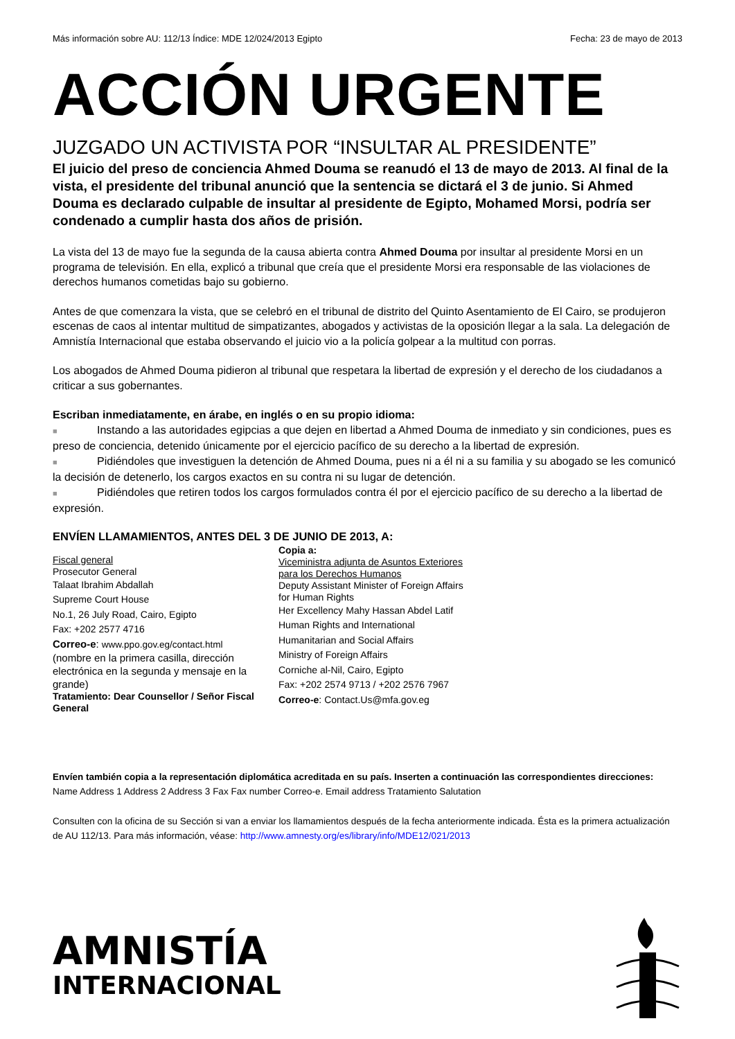Más información sobre AU: 112/13 Índice: MDE 12/024/2013 Egipto Fecha: 23 de mayo de 2013
ACCIÓN URGENTE
JUZGADO UN ACTIVISTA POR “INSULTAR AL PRESIDENTE”
El juicio del preso de conciencia Ahmed Douma se reanudó el 13 de mayo de 2013. Al final de la vista, el presidente del tribunal anunció que la sentencia se dictará el 3 de junio. Si Ahmed Douma es declarado culpable de insultar al presidente de Egipto, Mohamed Morsi, podría ser condenado a cumplir hasta dos años de prisión.
La vista del 13 de mayo fue la segunda de la causa abierta contra Ahmed Douma por insultar al presidente Morsi en un programa de televisión. En ella, explicó a tribunal que creía que el presidente Morsi era responsable de las violaciones de derechos humanos cometidas bajo su gobierno.
Antes de que comenzara la vista, que se celebró en el tribunal de distrito del Quinto Asentamiento de El Cairo, se produjeron escenas de caos al intentar multitud de simpatizantes, abogados y activistas de la oposición llegar a la sala. La delegación de Amnistía Internacional que estaba observando el juicio vio a la policía golpear a la multitud con porras.
Los abogados de Ahmed Douma pidieron al tribunal que respetara la libertad de expresión y el derecho de los ciudadanos a criticar a sus gobernantes.
Escriban inmediatamente, en árabe, en inglés o en su propio idioma:
■ Instando a las autoridades egipcias a que dejen en libertad a Ahmed Douma de inmediato y sin condiciones, pues es preso de conciencia, detenido únicamente por el ejercicio pacífico de su derecho a la libertad de expresión.
■ Pidiéndoles que investiguen la detención de Ahmed Douma, pues ni a él ni a su familia y su abogado se les comunicó la decisión de detenerlo, los cargos exactos en su contra ni su lugar de detención.
■ Pidiéndoles que retiren todos los cargos formulados contra él por el ejercicio pacífico de su derecho a la libertad de expresión.
ENVÍEN LLAMAMIENTOS, ANTES DEL 3 DE JUNIO DE 2013, A:
Fiscal general
Prosecutor General
Talaat Ibrahim Abdallah
Supreme Court House
No.1, 26 July Road, Cairo, Egipto
Fax: +202 2577 4716
Correo-e: www.ppo.gov.eg/contact.html
(nombre en la primera casilla, dirección electrónica en la segunda y mensaje en la grande)
Tratamiento: Dear Counsellor / Señor Fiscal General
Copia a:
Viceministra adjunta de Asuntos Exteriores para los Derechos Humanos
Deputy Assistant Minister of Foreign Affairs for Human Rights
Her Excellency Mahy Hassan Abdel Latif
Human Rights and International
Humanitarian and Social Affairs
Ministry of Foreign Affairs
Corniche al-Nil, Cairo, Egipto
Fax: +202 2574 9713 / +202 2576 7967
Correo-e: Contact.Us@mfa.gov.eg
Envíen también copia a la representación diplomática acreditada en su país. Inserten a continuación las correspondientes direcciones:
Name Address 1 Address 2 Address 3 Fax Fax number Correo-e. Email address Tratamiento Salutation
Consulten con la oficina de su Sección si van a enviar los llamamientos después de la fecha anteriormente indicada. Ésta es la primera actualización de AU 112/13. Para más información, véase: http://www.amnesty.org/es/library/info/MDE12/021/2013
AMNISTÍA
INTERNACIONAL